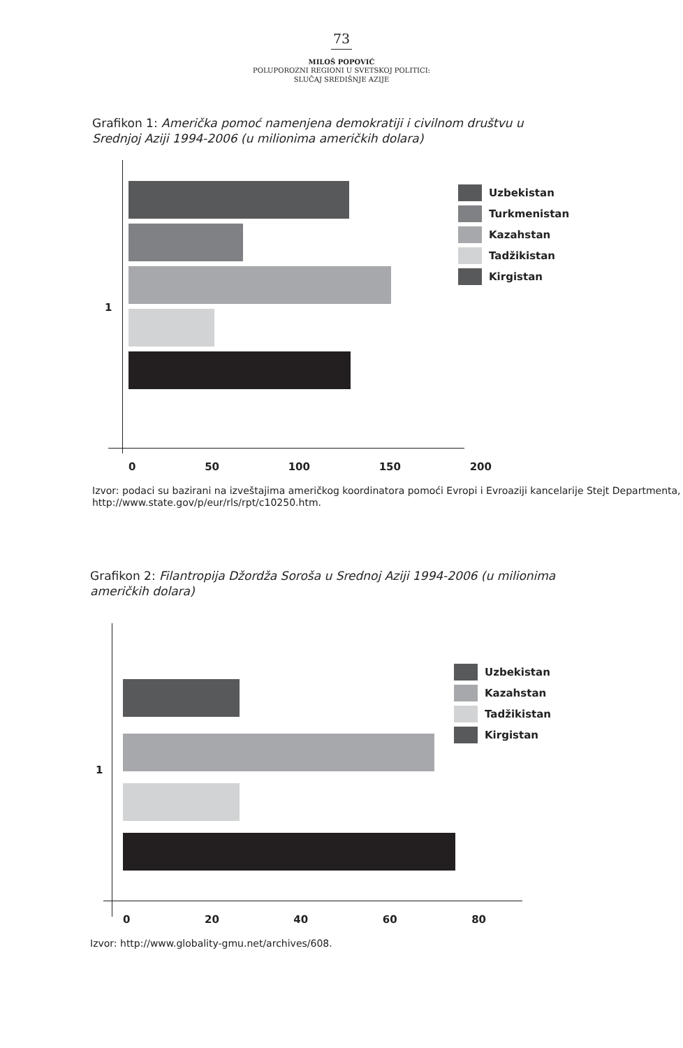73
MILOŠ POPOVIĆ
POLUPOROZNI REGIONI U SVETSKOJ POLITICI:
SLUČAJ SREDIŠNJE AZIJE
Grafikon 1: Američka pomoć namenjena demokratiji i civilnom društvu u Srednjoj Aziji 1994-2006 (u milionima američkih dolara)
1
0 50 100 150 200
Uzbekistan
Turkmenistan
Kazahstan
Tadžikistan
Kirgistan
Izvor: podaci su bazirani na izveštajima američkog koordinatora pomoći Evropi i Evroaziji kancelarije Stejt Departmenta, http://www.state.gov/p/eur/rls/rpt/c10250.htm.
Grafikon 2: Filantropija Džordža Soroša u Srednoj Aziji 1994-2006 (u milionima američkih dolara)
1
0 20 40 60 80
Uzbekistan
Kazahstan
Tadžikistan
Kirgistan
Izvor: http://www.globality-gmu.net/archives/608.